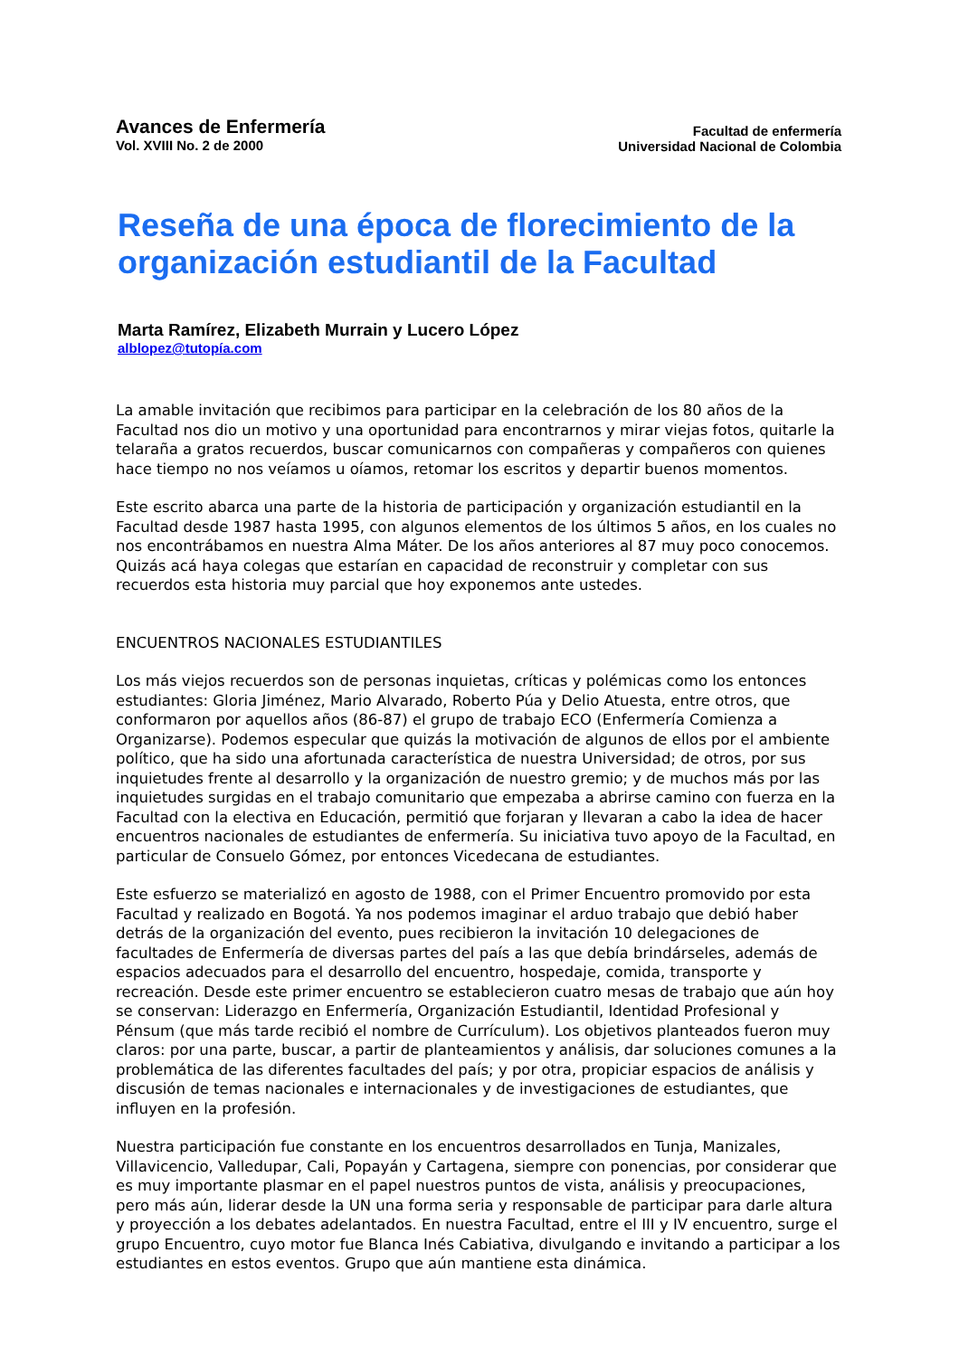Avances de Enfermería
Vol. XVIII No. 2 de 2000
Facultad de enfermería
Universidad Nacional de Colombia
Reseña de una época de florecimiento de la organización estudiantil de la Facultad
Marta Ramírez, Elizabeth Murrain y Lucero López
alblopez@tutopía.com
La amable invitación que recibimos para participar en la celebración de los 80 años de la Facultad nos dio un motivo y una oportunidad para encontrarnos y mirar viejas fotos, quitarle la telaraña a gratos recuerdos, buscar comunicarnos con compañeras y compañeros con quienes hace tiempo no nos veíamos u oíamos, retomar los escritos y departir buenos momentos.
Este escrito abarca una parte de la historia de participación y organización estudiantil en la Facultad desde 1987 hasta 1995, con algunos elementos de los últimos 5 años, en los cuales no nos encontrábamos en nuestra Alma Máter. De los años anteriores al 87 muy poco conocemos. Quizás acá haya colegas que estarían en capacidad de reconstruir y completar con sus recuerdos esta historia muy parcial que hoy exponemos ante ustedes.
ENCUENTROS NACIONALES ESTUDIANTILES
Los más viejos recuerdos son de personas inquietas, críticas y polémicas como los entonces estudiantes: Gloria Jiménez, Mario Alvarado, Roberto Púa y Delio Atuesta, entre otros, que conformaron por aquellos años (86-87) el grupo de trabajo ECO (Enfermería Comienza a Organizarse). Podemos especular que quizás la motivación de algunos de ellos por el ambiente político, que ha sido una afortunada característica de nuestra Universidad; de otros, por sus inquietudes frente al desarrollo y la organización de nuestro gremio; y de muchos más por las inquietudes surgidas en el trabajo comunitario que empezaba a abrirse camino con fuerza en la Facultad con la electiva en Educación, permitió que forjaran y llevaran a cabo la idea de hacer encuentros nacionales de estudiantes de enfermería. Su iniciativa tuvo apoyo de la Facultad, en particular de Consuelo Gómez, por entonces Vicedecana de estudiantes.
Este esfuerzo se materializó en agosto de 1988, con el Primer Encuentro promovido por esta Facultad y realizado en Bogotá. Ya nos podemos imaginar el arduo trabajo que debió haber detrás de la organización del evento, pues recibieron la invitación 10 delegaciones de facultades de Enfermería de diversas partes del país a las que debía brindárseles, además de espacios adecuados para el desarrollo del encuentro, hospedaje, comida, transporte y recreación. Desde este primer encuentro se establecieron cuatro mesas de trabajo que aún hoy se conservan: Liderazgo en Enfermería, Organización Estudiantil, Identidad Profesional y Pénsum (que más tarde recibió el nombre de Currículum). Los objetivos planteados fueron muy claros: por una parte, buscar, a partir de planteamientos y análisis, dar soluciones comunes a la problemática de las diferentes facultades del país; y por otra, propiciar espacios de análisis y discusión de temas nacionales e internacionales y de investigaciones de estudiantes, que influyen en la profesión.
Nuestra participación fue constante en los encuentros desarrollados en Tunja, Manizales, Villavicencio, Valledupar, Cali, Popayán y Cartagena, siempre con ponencias, por considerar que es muy importante plasmar en el papel nuestros puntos de vista, análisis y preocupaciones, pero más aún, liderar desde la UN una forma seria y responsable de participar para darle altura y proyección a los debates adelantados. En nuestra Facultad, entre el III y IV encuentro, surge el grupo Encuentro, cuyo motor fue Blanca Inés Cabiativa, divulgando e invitando a participar a los estudiantes en estos eventos. Grupo que aún mantiene esta dinámica.